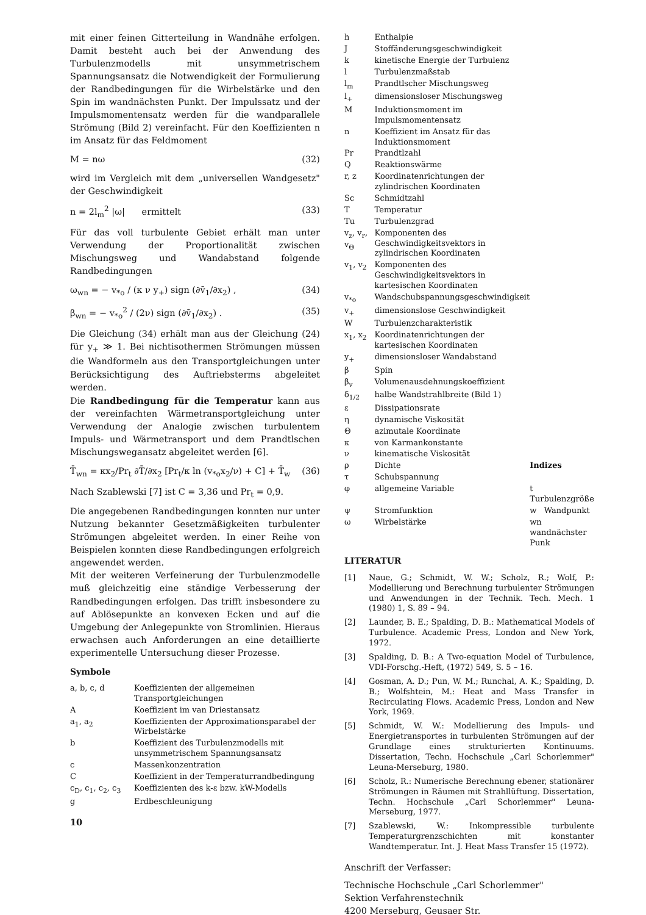mit einer feinen Gitterteilung in Wandnähe erfolgen. Damit besteht auch bei der Anwendung des Turbulenzmodells mit unsymmetrischem Spannungsansatz die Notwendigkeit der Formulierung der Randbedingungen für die Wirbelstärke und den Spin im wandnächsten Punkt. Der Impulssatz und der Impulsmomentensatz werden für die wandparallele Strömung (Bild 2) vereinfacht. Für den Koeffizienten n im Ansatz für das Feldmoment
M = nω (32)
wird im Vergleich mit dem „universellen Wandgesetz" der Geschwindigkeit
n = 2l<sub>m</sub><sup>2</sup> |ω| ermittelt (33)
Für das voll turbulente Gebiet erhält man unter Verwendung der Proportionalität zwischen Mischungsweg und Wandabstand folgende Randbedingungen
ω<sub>wn</sub> = − v<sub>*o</sub> / (κ ν y<sub>+</sub>) sign (∂v̄<sub>1</sub>/∂x<sub>2</sub>) , (34)
β<sub>wn</sub> = − v<sub>*o</sub><sup>2</sup> / (2ν) sign (∂v̄<sub>1</sub>/∂x<sub>2</sub>) . (35)
Die Gleichung (34) erhält man aus der Gleichung (24) für y<sub>+</sub> ≫ 1. Bei nichtisothermen Strömungen müssen die Wandformeln aus den Transportgleichungen unter Berücksichtigung des Auftriebsterms abgeleitet werden.
Die Randbedingung für die Temperatur kann aus der vereinfachten Wärmetransportgleichung unter Verwendung der Analogie zwischen turbulentem Impuls- und Wärmetransport und dem Prandtlschen Mischungswegansatz abgeleitet werden [6].
T̄<sub>wn</sub> = κx<sub>2</sub>/Pr<sub>t</sub> ∂T̄/∂x<sub>2</sub> [Pr<sub>t</sub>/κ ln (v<sub>*o</sub>x<sub>2</sub>/ν) + C] + T̄<sub>w</sub> (36)
Nach Szablewski [7] ist C = 3,36 und Pr<sub>t</sub> = 0,9.
Die angegebenen Randbedingungen konnten nur unter Nutzung bekannter Gesetzmäßigkeiten turbulenter Strömungen abgeleitet werden. In einer Reihe von Beispielen konnten diese Randbedingungen erfolgreich angewendet werden.
Mit der weiteren Verfeinerung der Turbulenzmodelle muß gleichzeitig eine ständige Verbesserung der Randbedingungen erfolgen. Das trifft insbesondere zu auf Ablösepunkte an konvexen Ecken und auf die Umgebung der Anlegepunkte von Stromlinien. Hieraus erwachsen auch Anforderungen an eine detaillierte experimentelle Untersuchung dieser Prozesse.
Symbole
| a, b, c, d | Koeffizienten der allgemeinen Transportgleichungen |
| A | Koeffizient im van Driestansatz |
| a<sub>1</sub>, a<sub>2</sub> | Koeffizienten der Approximationsparabel der Wirbelstärke |
| b | Koeffizient des Turbulenzmodells mit unsymmetrischem Spannungsansatz |
| c | Massenkonzentration |
| C | Koeffizient in der Temperaturrandbedingung |
| c<sub>D</sub>, c<sub>1</sub>, c<sub>2</sub>, c<sub>3</sub> | Koeffizienten des k-ε bzw. kW-Modells |
| g | Erdbeschleunigung |
10
| h | Enthalpie | |
| J | Stoffänderungsgeschwindigkeit | |
| k | kinetische Energie der Turbulenz | |
| l | Turbulenzmaßstab | |
| l<sub>m</sub> | Prandtlscher Mischungsweg | |
| l<sub>+</sub> | dimensionsloser Mischungsweg | |
| M | Induktionsmoment im Impulsmomentensatz | |
| n | Koeffizient im Ansatz für das Induktionsmoment | |
| Pr | Prandtlzahl | |
| Q | Reaktionswärme | |
| r, z | Koordinatenrichtungen der zylindrischen Koordinaten | |
| Sc | Schmidtzahl | |
| T | Temperatur | |
| Tu | Turbulenzgrad | |
| v<sub>z</sub>, v<sub>r</sub>, v<sub>Θ</sub> | Komponenten des Geschwindigkeitsvektors in zylindrischen Koordinaten | |
| v<sub>1</sub>, v<sub>2</sub> | Komponenten des Geschwindigkeitsvektors in kartesischen Koordinaten | |
| v<sub>*o</sub> | Wandschubspannungsgeschwindigkeit | |
| v<sub>+</sub> | dimensionslose Geschwindigkeit | |
| W | Turbulenzcharakteristik | |
| x<sub>1</sub>, x<sub>2</sub> | Koordinatenrichtungen der kartesischen Koordinaten | |
| y<sub>+</sub> | dimensionsloser Wandabstand | |
| β | Spin | |
| β<sub>v</sub> | Volumenausdehnungskoeffizient | |
| δ<sub>1/2</sub> | halbe Wandstrahlbreite (Bild 1) | |
| ε | Dissipationsrate | |
| η | dynamische Viskosität | |
| Θ | azimutale Koordinate | |
| κ | von Karmankonstante | |
| ν | kinematische Viskosität | |
| ρ | Dichte | Indizes |
| τ | Schubspannung | |
| φ | allgemeine Variable | t Turbulenzgröße |
| ψ | Stromfunktion | w Wandpunkt |
| ω | Wirbelstärke | wn wandnächster Punk |
LITERATUR
| [1] | Naue, G.; Schmidt, W. W.; Scholz, R.; Wolf, P.: Modellierung und Berechnung turbulenter Strömungen und Anwendungen in der Technik. Tech. Mech. 1 (1980) 1, S. 89 – 94. |
| [2] | Launder, B. E.; Spalding, D. B.: Mathematical Models of Turbulence. Academic Press, London and New York, 1972. |
| [3] | Spalding, D. B.: A Two-equation Model of Turbulence, VDI-Forschg.-Heft, (1972) 549, S. 5 – 16. |
| [4] | Gosman, A. D.; Pun, W. M.; Runchal, A. K.; Spalding, D. B.; Wolfshtein, M.: Heat and Mass Transfer in Recirculating Flows. Academic Press, London and New York, 1969. |
| [5] | Schmidt, W. W.: Modellierung des Impuls- und Energietransportes in turbulenten Strömungen auf der Grundlage eines strukturierten Kontinuums. Dissertation, Techn. Hochschule „Carl Schorlemmer" Leuna-Merseburg, 1980. |
| [6] | Scholz, R.: Numerische Berechnung ebener, stationärer Strömungen in Räumen mit Strahllüftung. Dissertation, Techn. Hochschule „Carl Schorlemmer" Leuna-Merseburg, 1977. |
| [7] | Szablewski, W.: Inkompressible turbulente Temperaturgrenzschichten mit konstanter Wandtemperatur. Int. J. Heat Mass Transfer 15 (1972). |
Anschrift der Verfasser:
Technische Hochschule „Carl Schorlemmer"
Sektion Verfahrenstechnik
4200 Merseburg, Geusaer Str.